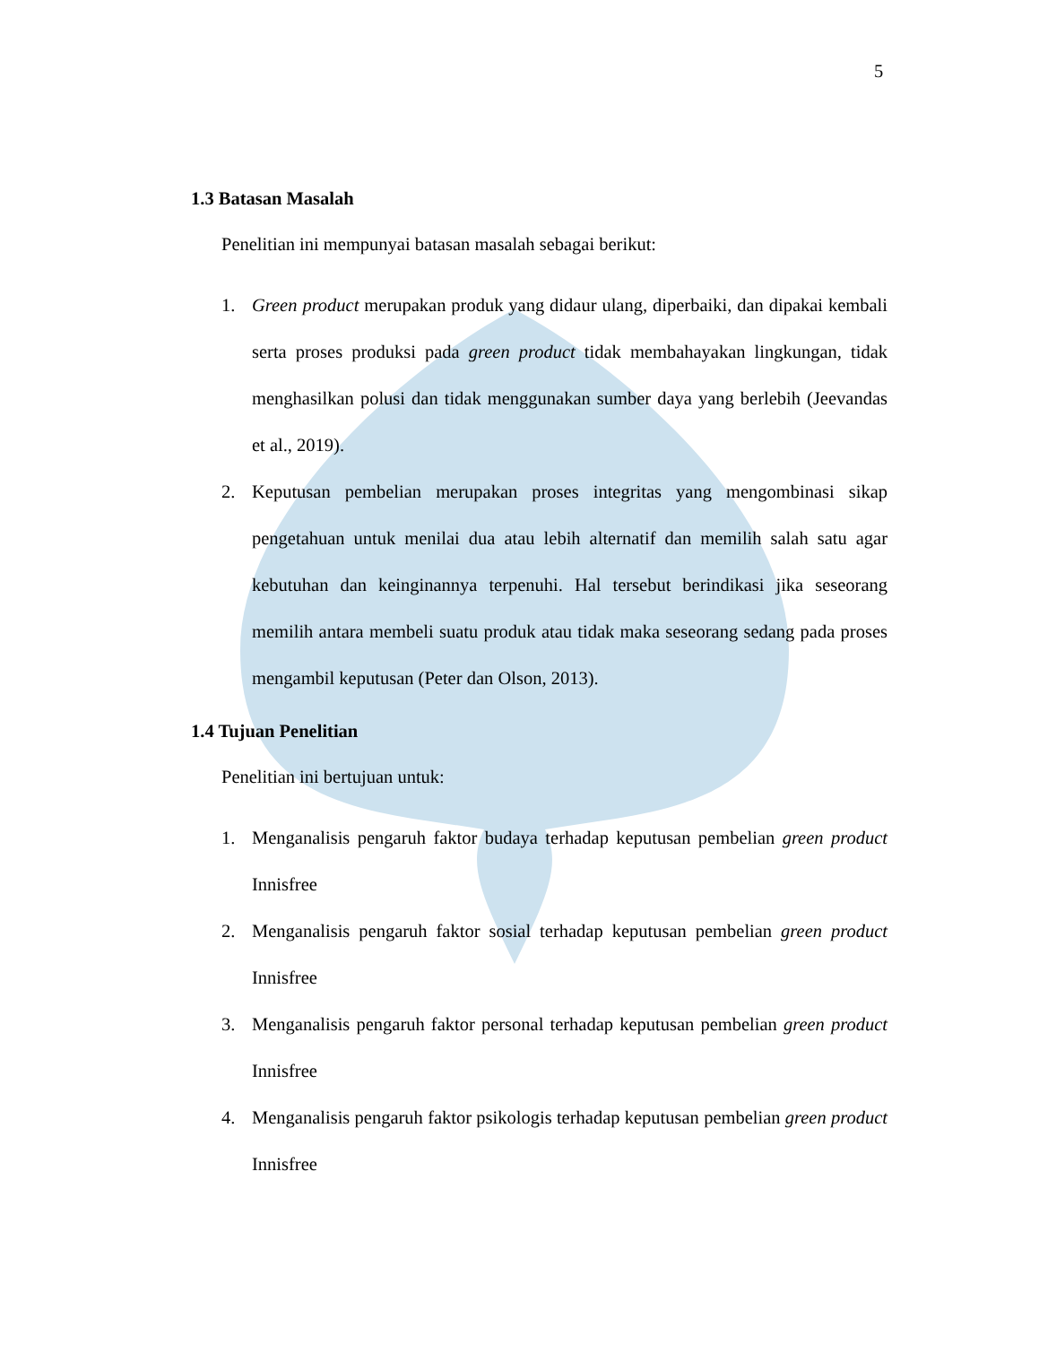5
1.3 Batasan Masalah
Penelitian ini mempunyai batasan masalah sebagai berikut:
1. Green product merupakan produk yang didaur ulang, diperbaiki, dan dipakai kembali serta proses produksi pada green product tidak membahayakan lingkungan, tidak menghasilkan polusi dan tidak menggunakan sumber daya yang berlebih (Jeevandas et al., 2019).
2. Keputusan pembelian merupakan proses integritas yang mengombinasi sikap pengetahuan untuk menilai dua atau lebih alternatif dan memilih salah satu agar kebutuhan dan keinginannya terpenuhi. Hal tersebut berindikasi jika seseorang memilih antara membeli suatu produk atau tidak maka seseorang sedang pada proses mengambil keputusan (Peter dan Olson, 2013).
1.4 Tujuan Penelitian
Penelitian ini bertujuan untuk:
1. Menganalisis pengaruh faktor budaya terhadap keputusan pembelian green product Innisfree
2. Menganalisis pengaruh faktor sosial terhadap keputusan pembelian green product Innisfree
3. Menganalisis pengaruh faktor personal terhadap keputusan pembelian green product Innisfree
4. Menganalisis pengaruh faktor psikologis terhadap keputusan pembelian green product Innisfree